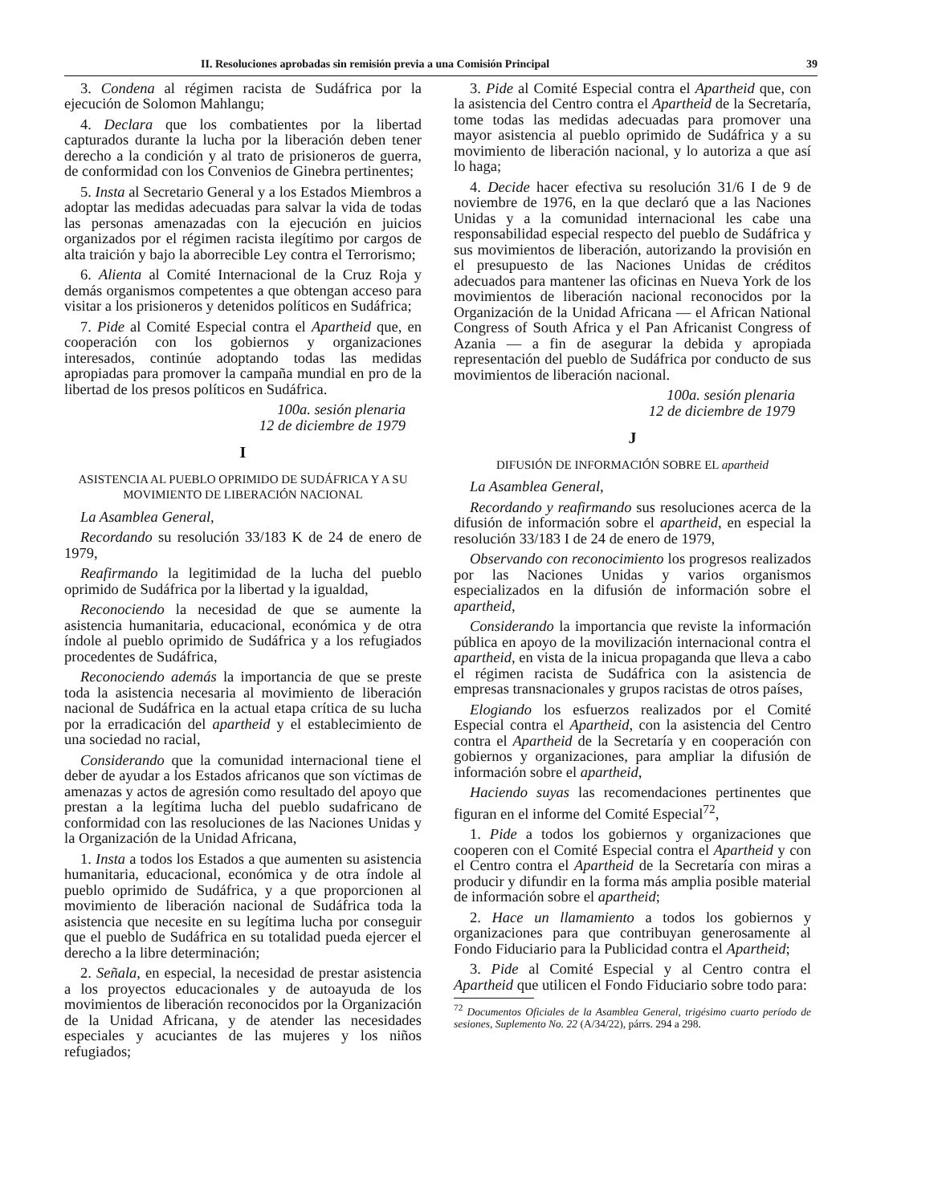II. Resoluciones aprobadas sin remisión previa a una Comisión Principal 39
3. Condena al régimen racista de Sudáfrica por la ejecución de Solomon Mahlangu;
4. Declara que los combatientes por la libertad capturados durante la lucha por la liberación deben tener derecho a la condición y al trato de prisioneros de guerra, de conformidad con los Convenios de Ginebra pertinentes;
5. Insta al Secretario General y a los Estados Miembros a adoptar las medidas adecuadas para salvar la vida de todas las personas amenazadas con la ejecución en juicios organizados por el régimen racista ilegítimo por cargos de alta traición y bajo la aborrecible Ley contra el Terrorismo;
6. Alienta al Comité Internacional de la Cruz Roja y demás organismos competentes a que obtengan acceso para visitar a los prisioneros y detenidos políticos en Sudáfrica;
7. Pide al Comité Especial contra el Apartheid que, en cooperación con los gobiernos y organizaciones interesados, continúe adoptando todas las medidas apropiadas para promover la campaña mundial en pro de la libertad de los presos políticos en Sudáfrica.
100a. sesión plenaria
12 de diciembre de 1979
I
ASISTENCIA AL PUEBLO OPRIMIDO DE SUDÁFRICA Y A SU MOVIMIENTO DE LIBERACIÓN NACIONAL
La Asamblea General,
Recordando su resolución 33/183 K de 24 de enero de 1979,
Reafirmando la legitimidad de la lucha del pueblo oprimido de Sudáfrica por la libertad y la igualdad,
Reconociendo la necesidad de que se aumente la asistencia humanitaria, educacional, económica y de otra índole al pueblo oprimido de Sudáfrica y a los refugiados procedentes de Sudáfrica,
Reconociendo además la importancia de que se preste toda la asistencia necesaria al movimiento de liberación nacional de Sudáfrica en la actual etapa crítica de su lucha por la erradicación del apartheid y el establecimiento de una sociedad no racial,
Considerando que la comunidad internacional tiene el deber de ayudar a los Estados africanos que son víctimas de amenazas y actos de agresión como resultado del apoyo que prestan a la legítima lucha del pueblo sudafricano de conformidad con las resoluciones de las Naciones Unidas y la Organización de la Unidad Africana,
1. Insta a todos los Estados a que aumenten su asistencia humanitaria, educacional, económica y de otra índole al pueblo oprimido de Sudáfrica, y a que proporcionen al movimiento de liberación nacional de Sudáfrica toda la asistencia que necesite en su legítima lucha por conseguir que el pueblo de Sudáfrica en su totalidad pueda ejercer el derecho a la libre determinación;
2. Señala, en especial, la necesidad de prestar asistencia a los proyectos educacionales y de autoayuda de los movimientos de liberación reconocidos por la Organización de la Unidad Africana, y de atender las necesidades especiales y acuciantes de las mujeres y los niños refugiados;
3. Pide al Comité Especial contra el Apartheid que, con la asistencia del Centro contra el Apartheid de la Secretaría, tome todas las medidas adecuadas para promover una mayor asistencia al pueblo oprimido de Sudáfrica y a su movimiento de liberación nacional, y lo autoriza a que así lo haga;
4. Decide hacer efectiva su resolución 31/6 I de 9 de noviembre de 1976, en la que declaró que a las Naciones Unidas y a la comunidad internacional les cabe una responsabilidad especial respecto del pueblo de Sudáfrica y sus movimientos de liberación, autorizando la provisión en el presupuesto de las Naciones Unidas de créditos adecuados para mantener las oficinas en Nueva York de los movimientos de liberación nacional reconocidos por la Organización de la Unidad Africana — el African National Congress of South Africa y el Pan Africanist Congress of Azania — a fin de asegurar la debida y apropiada representación del pueblo de Sudáfrica por conducto de sus movimientos de liberación nacional.
100a. sesión plenaria
12 de diciembre de 1979
J
DIFUSIÓN DE INFORMACIÓN SOBRE EL apartheid
La Asamblea General,
Recordando y reafirmando sus resoluciones acerca de la difusión de información sobre el apartheid, en especial la resolución 33/183 I de 24 de enero de 1979,
Observando con reconocimiento los progresos realizados por las Naciones Unidas y varios organismos especializados en la difusión de información sobre el apartheid,
Considerando la importancia que reviste la información pública en apoyo de la movilización internacional contra el apartheid, en vista de la inicua propaganda que lleva a cabo el régimen racista de Sudáfrica con la asistencia de empresas transnacionales y grupos racistas de otros países,
Elogiando los esfuerzos realizados por el Comité Especial contra el Apartheid, con la asistencia del Centro contra el Apartheid de la Secretaría y en cooperación con gobiernos y organizaciones, para ampliar la difusión de información sobre el apartheid,
Haciendo suyas las recomendaciones pertinentes que figuran en el informe del Comité Especial<sup>72</sup>,
1. Pide a todos los gobiernos y organizaciones que cooperen con el Comité Especial contra el Apartheid y con el Centro contra el Apartheid de la Secretaría con miras a producir y difundir en la forma más amplia posible material de información sobre el apartheid;
2. Hace un llamamiento a todos los gobiernos y organizaciones para que contribuyan generosamente al Fondo Fiduciario para la Publicidad contra el Apartheid;
3. Pide al Comité Especial y al Centro contra el Apartheid que utilicen el Fondo Fiduciario sobre todo para:
<sup>72</sup> Documentos Oficiales de la Asamblea General, trigésimo cuarto período de sesiones, Suplemento No. 22 (A/34/22), párrs. 294 a 298.